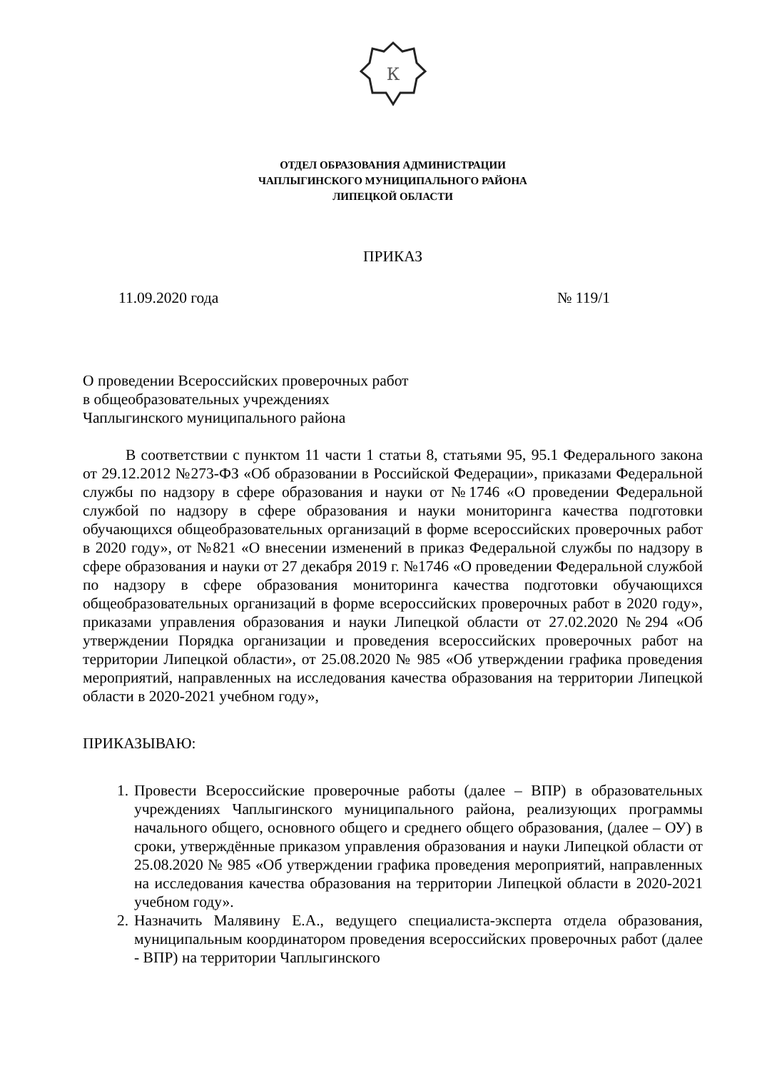К
ОТДЕЛ ОБРАЗОВАНИЯ АДМИНИСТРАЦИИ
ЧАПЛЫГИНСКОГО МУНИЦИПАЛЬНОГО РАЙОНА
ЛИПЕЦКОЙ ОБЛАСТИ
ПРИКАЗ
11.09.2020 года № 119/1
О проведении Всероссийских проверочных работ
в общеобразовательных учреждениях
Чаплыгинского муниципального района
В соответствии с пунктом 11 части 1 статьи 8, статьями 95, 95.1 Федерального закона от 29.12.2012 №273-ФЗ «Об образовании в Российской Федерации», приказами Федеральной службы по надзору в сфере образования и науки от №1746 «О проведении Федеральной службой по надзору в сфере образования и науки мониторинга качества подготовки обучающихся общеобразовательных организаций в форме всероссийских проверочных работ в 2020 году», от №821 «О внесении изменений в приказ Федеральной службы по надзору в сфере образования и науки от 27 декабря 2019 г. №1746 «О проведении Федеральной службой по надзору в сфере образования мониторинга качества подготовки обучающихся общеобразовательных организаций в форме всероссийских проверочных работ в 2020 году», приказами управления образования и науки Липецкой области от 27.02.2020 №294 «Об утверждении Порядка организации и проведения всероссийских проверочных работ на территории Липецкой области», от 25.08.2020 № 985 «Об утверждении графика проведения мероприятий, направленных на исследования качества образования на территории Липецкой области в 2020-2021 учебном году»,
ПРИКАЗЫВАЮ:
1. Провести Всероссийские проверочные работы (далее – ВПР) в образовательных учреждениях Чаплыгинского муниципального района, реализующих программы начального общего, основного общего и среднего общего образования, (далее – ОУ) в сроки, утверждённые приказом управления образования и науки Липецкой области от 25.08.2020 № 985 «Об утверждении графика проведения мероприятий, направленных на исследования качества образования на территории Липецкой области в 2020-2021 учебном году».
2. Назначить Малявину Е.А., ведущего специалиста-эксперта отдела образования, муниципальным координатором проведения всероссийских проверочных работ (далее - ВПР) на территории Чаплыгинского